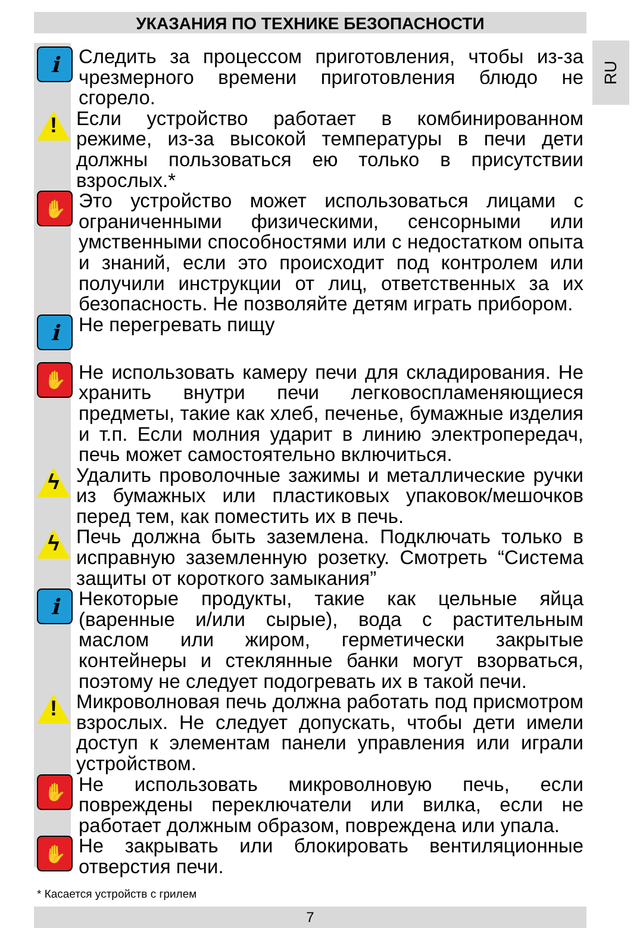УКАЗАНИЯ ПО ТЕХНИКЕ БЕЗОПАСНОСТИ
RU
i
Следить за процессом приготовления, чтобы из-за чрезмерного времени приготовления блюдо не сгорело.
!
Если устройство работает в комбинированном режиме, из-за высокой температуры в печи дети должны пользоваться ею только в присутствии взрослых.*
✋
Это устройство может использоваться лицами с ограниченными физическими, сенсорными или умственными способностями или с недостатком опыта и знаний, если это происходит под контролем или получили инструкции от лиц, ответственных за их безопасность. Не позволяйте детям играть прибором.
i
Не перегревать пищу
✋
Не использовать камеру печи для складирования. Не хранить внутри печи легковоспламеняющиеся предметы, такие как хлеб, печенье, бумажные изделия и т.п. Если молния ударит в линию электропередач, печь может самостоятельно включиться.
ϟ
Удалить проволочные зажимы и металлические ручки из бумажных или пластиковых упаковок/мешочков перед тем, как поместить их в печь.
ϟ
Печь должна быть заземлена. Подключать только в исправную заземленную розетку. Смотреть “Система защиты от короткого замыкания”
i
Некоторые продукты, такие как цельные яйца (варенные и/или сырые), вода с растительным маслом или жиром, герметически закрытые контейнеры и стеклянные банки могут взорваться, поэтому не следует подогревать их в такой печи.
!
Микроволновая печь должна работать под присмотром взрослых. Не следует допускать, чтобы дети имели доступ к элементам панели управления или играли устройством.
✋
Не использовать микроволновую печь, если повреждены переключатели или вилка, если не работает должным образом, повреждена или упала.
✋
Не закрывать или блокировать вентиляционные отверстия печи.
* Касается устройств с грилем
7